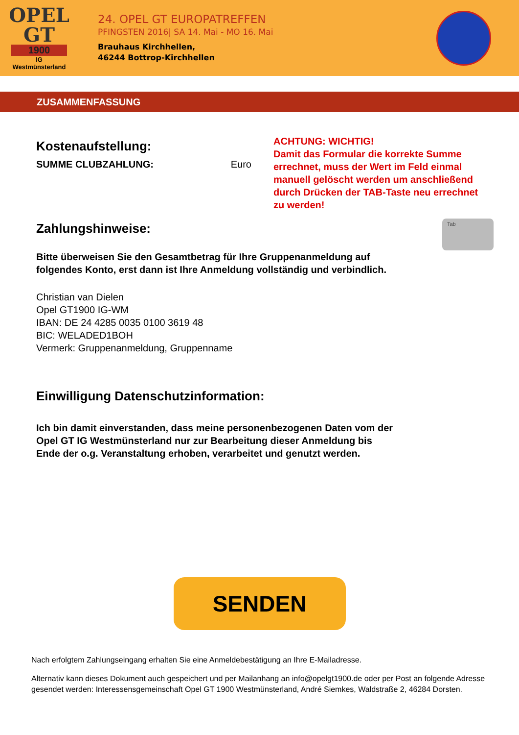OPEL
GT
1900
IG
Westmünsterland
24. OPEL GT EUROPATREFFEN
PFINGSTEN 2016| SA 14. Mai - MO 16. Mai
Brauhaus Kirchhellen,
46244 Bottrop-Kirchhellen
ZUSAMMENFASSUNG
Kostenaufstellung:
SUMME CLUBZAHLUNG: Euro
ACHTUNG: WICHTIG!
Damit das Formular die korrekte Summe errechnet, muss der Wert im Feld einmal manuell gelöscht werden um anschließend durch Drücken der TAB-Taste neu errechnet zu werden!
Zahlungshinweise:
Tab
Bitte überweisen Sie den Gesamtbetrag für Ihre Gruppenanmeldung auf
folgendes Konto, erst dann ist Ihre Anmeldung vollständig und verbindlich.
Christian van Dielen
Opel GT1900 IG-WM
IBAN: DE 24 4285 0035 0100 3619 48
BIC: WELADED1BOH
Vermerk: Gruppenanmeldung, Gruppenname
Einwilligung Datenschutzinformation:
Ich bin damit einverstanden, dass meine personenbezogenen Daten vom der
Opel GT IG Westmünsterland nur zur Bearbeitung dieser Anmeldung bis
Ende der o.g. Veranstaltung erhoben, verarbeitet und genutzt werden.
SENDEN
Nach erfolgtem Zahlungseingang erhalten Sie eine Anmeldebestätigung an Ihre E-Mailadresse.
Alternativ kann dieses Dokument auch gespeichert und per Mailanhang an info@opelgt1900.de oder per Post an folgende Adresse gesendet werden: Interessensgemeinschaft Opel GT 1900 Westmünsterland, André Siemkes, Waldstraße 2, 46284 Dorsten.